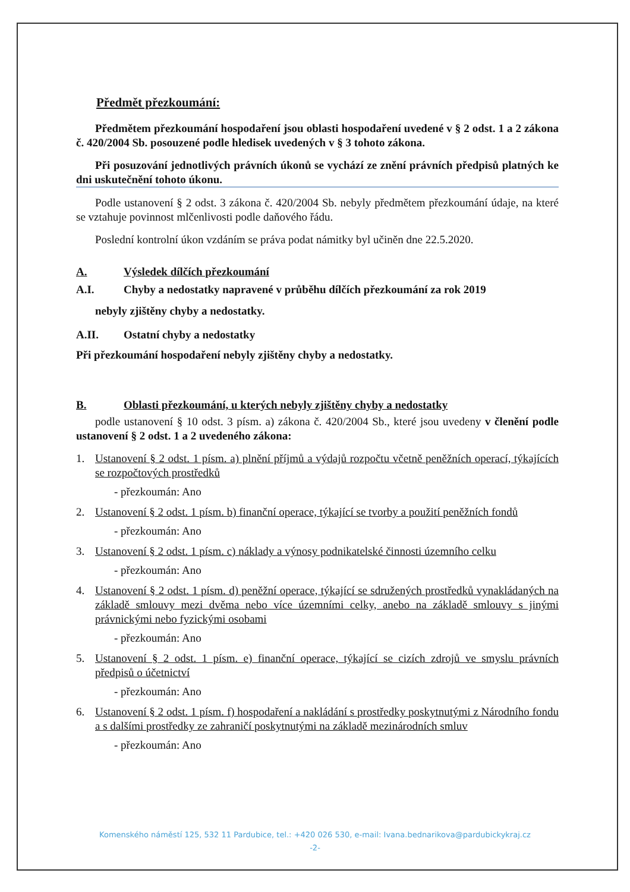Předmět přezkoumání:
Předmětem přezkoumání hospodaření jsou oblasti hospodaření uvedené v § 2 odst. 1 a 2 zákona č. 420/2004 Sb. posouzené podle hledisek uvedených v § 3 tohoto zákona.
Při posuzování jednotlivých právních úkonů se vychází ze znění právních předpisů platných ke dni uskutečnění tohoto úkonu.
Podle ustanovení § 2 odst. 3 zákona č. 420/2004 Sb. nebyly předmětem přezkoumání údaje, na které se vztahuje povinnost mlčenlivosti podle daňového řádu.
Poslední kontrolní úkon vzdáním se práva podat námitky byl učiněn dne 22.5.2020.
A. Výsledek dílčích přezkoumání
A.I. Chyby a nedostatky napravené v průběhu dílčích přezkoumání za rok 2019
nebyly zjištěny chyby a nedostatky.
A.II. Ostatní chyby a nedostatky
Při přezkoumání hospodaření nebyly zjištěny chyby a nedostatky.
B. Oblasti přezkoumání, u kterých nebyly zjištěny chyby a nedostatky
podle ustanovení § 10 odst. 3 písm. a) zákona č. 420/2004 Sb., které jsou uvedeny v členění podle ustanovení § 2 odst. 1 a 2 uvedeného zákona:
1. Ustanovení § 2 odst. 1 písm. a) plnění příjmů a výdajů rozpočtu včetně peněžních operací, týkajících se rozpočtových prostředků
- přezkoumán: Ano
2. Ustanovení § 2 odst. 1 písm. b) finanční operace, týkající se tvorby a použití peněžních fondů
- přezkoumán: Ano
3. Ustanovení § 2 odst. 1 písm. c) náklady a výnosy podnikatelské činnosti územního celku
- přezkoumán: Ano
4. Ustanovení § 2 odst. 1 písm. d) peněžní operace, týkající se sdružených prostředků vynakládaných na základě smlouvy mezi dvěma nebo více územními celky, anebo na základě smlouvy s jinými právnickými nebo fyzickými osobami
- přezkoumán: Ano
5. Ustanovení § 2 odst. 1 písm. e) finanční operace, týkající se cizích zdrojů ve smyslu právních předpisů o účetnictví
- přezkoumán: Ano
6. Ustanovení § 2 odst. 1 písm. f) hospodaření a nakládání s prostředky poskytnutými z Národního fondu a s dalšími prostředky ze zahraničí poskytnutými na základě mezinárodních smluv
- přezkoumán: Ano
Komenského náměstí 125, 532 11 Pardubice, tel.: +420 026 530, e-mail: Ivana.bednarikova@pardubickykraj.cz
-2-